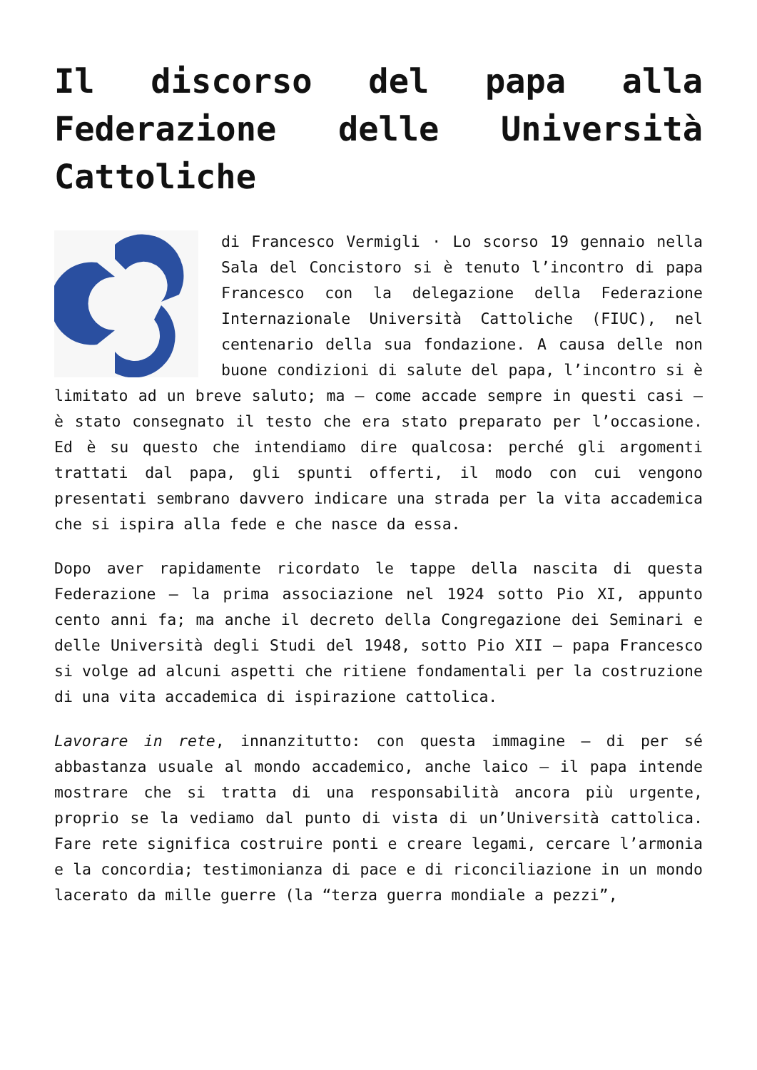Il discorso del papa alla Federazione delle Università Cattoliche
di Francesco Vermigli · Lo scorso 19 gennaio nella Sala del Concistoro si è tenuto l’incontro di papa Francesco con la delegazione della Federazione Internazionale Università Cattoliche (FIUC), nel centenario della sua fondazione. A causa delle non buone condizioni di salute del papa, l’incontro si è limitato ad un breve saluto; ma – come accade sempre in questi casi – è stato consegnato il testo che era stato preparato per l’occasione. Ed è su questo che intendiamo dire qualcosa: perché gli argomenti trattati dal papa, gli spunti offerti, il modo con cui vengono presentati sembrano davvero indicare una strada per la vita accademica che si ispira alla fede e che nasce da essa.
Dopo aver rapidamente ricordato le tappe della nascita di questa Federazione – la prima associazione nel 1924 sotto Pio XI, appunto cento anni fa; ma anche il decreto della Congregazione dei Seminari e delle Università degli Studi del 1948, sotto Pio XII – papa Francesco si volge ad alcuni aspetti che ritiene fondamentali per la costruzione di una vita accademica di ispirazione cattolica.
Lavorare in rete, innanzitutto: con questa immagine – di per sé abbastanza usuale al mondo accademico, anche laico – il papa intende mostrare che si tratta di una responsabilità ancora più urgente, proprio se la vediamo dal punto di vista di un’Università cattolica. Fare rete significa costruire ponti e creare legami, cercare l’armonia e la concordia; testimonianza di pace e di riconciliazione in un mondo lacerato da mille guerre (la “terza guerra mondiale a pezzi”,